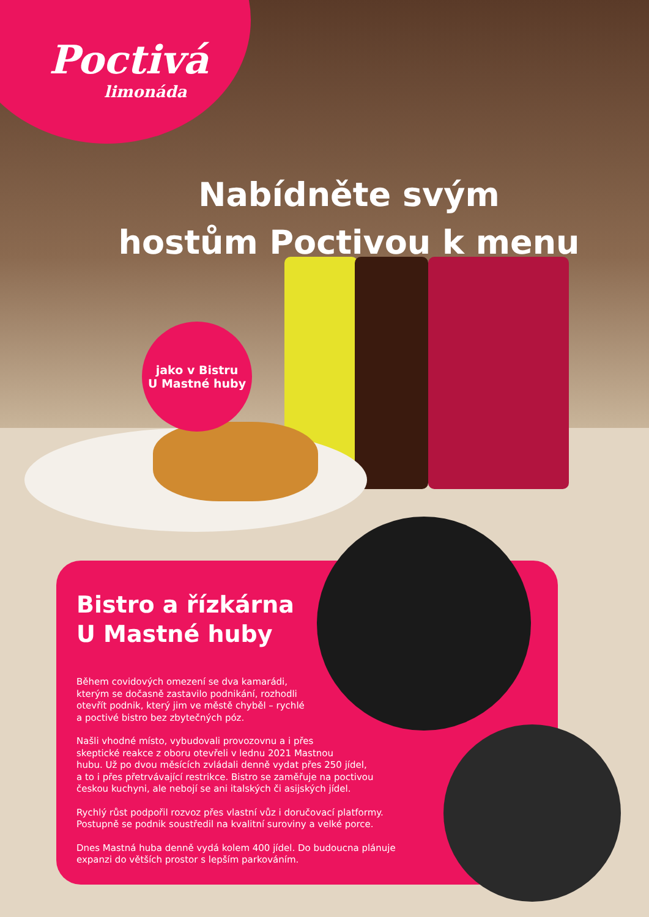Poctivá
limonáda
Nabídněte svým
hostům Poctivou k menu
jako v Bistru
U Mastné huby
Bistro a řízkárna
U Mastné huby
Během covidových omezení se dva kamarádi,
kterým se dočasně zastavilo podnikání, rozhodli
otevřít podnik, který jim ve městě chyběl – rychlé
a poctivé bistro bez zbytečných póz.
Našli vhodné místo, vybudovali provozovnu a i přes
skeptické reakce z oboru otevřeli v lednu 2021 Mastnou
hubu. Už po dvou měsících zvládali denně vydat přes 250 jídel,
a to i přes přetrvávající restrikce. Bistro se zaměřuje na poctivou
českou kuchyni, ale nebojí se ani italských či asijských jídel.
Rychlý růst podpořil rozvoz přes vlastní vůz i doručovací platformy.
Postupně se podnik soustředil na kvalitní suroviny a velké porce.
Dnes Mastná huba denně vydá kolem 400 jídel. Do budoucna plánuje
expanzi do větších prostor s lepším parkováním.